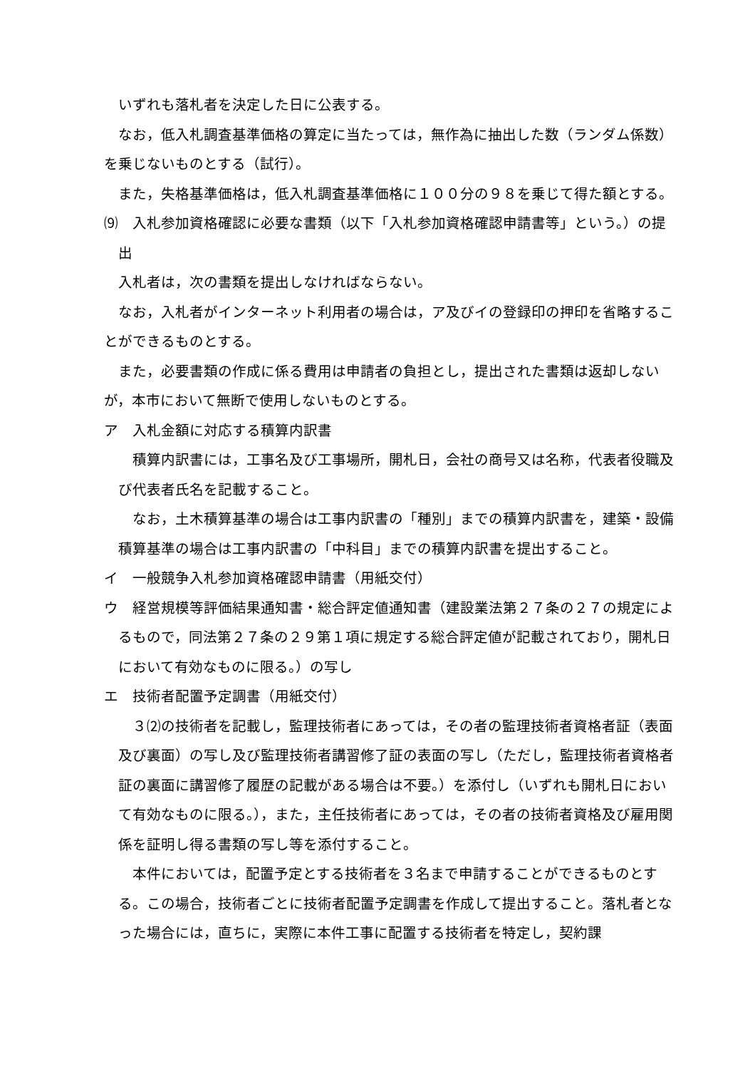いずれも落札者を決定した日に公表する。
なお，低入札調査基準価格の算定に当たっては，無作為に抽出した数（ランダム係数）を乗じないものとする（試行）。
また，失格基準価格は，低入札調査基準価格に１００分の９８を乗じて得た額とする。
⑼　入札参加資格確認に必要な書類（以下「入札参加資格確認申請書等」という。）の提出
入札者は，次の書類を提出しなければならない。
なお，入札者がインターネット利用者の場合は，ア及びイの登録印の押印を省略することができるものとする。
また，必要書類の作成に係る費用は申請者の負担とし，提出された書類は返却しないが，本市において無断で使用しないものとする。
ア　入札金額に対応する積算内訳書
積算内訳書には，工事名及び工事場所，開札日，会社の商号又は名称，代表者役職及び代表者氏名を記載すること。
なお，土木積算基準の場合は工事内訳書の「種別」までの積算内訳書を，建築・設備積算基準の場合は工事内訳書の「中科目」までの積算内訳書を提出すること。
イ　一般競争入札参加資格確認申請書（用紙交付）
ウ　経営規模等評価結果通知書・総合評定値通知書（建設業法第２７条の２７の規定によるもので，同法第２７条の２９第１項に規定する総合評定値が記載されており，開札日において有効なものに限る。）の写し
エ　技術者配置予定調書（用紙交付）
３⑵の技術者を記載し，監理技術者にあっては，その者の監理技術者資格者証（表面及び裏面）の写し及び監理技術者講習修了証の表面の写し（ただし，監理技術者資格者証の裏面に講習修了履歴の記載がある場合は不要。）を添付し（いずれも開札日において有効なものに限る。），また，主任技術者にあっては，その者の技術者資格及び雇用関係を証明し得る書類の写し等を添付すること。
本件においては，配置予定とする技術者を３名まで申請することができるものとする。この場合，技術者ごとに技術者配置予定調書を作成して提出すること。落札者となった場合には，直ちに，実際に本件工事に配置する技術者を特定し，契約課